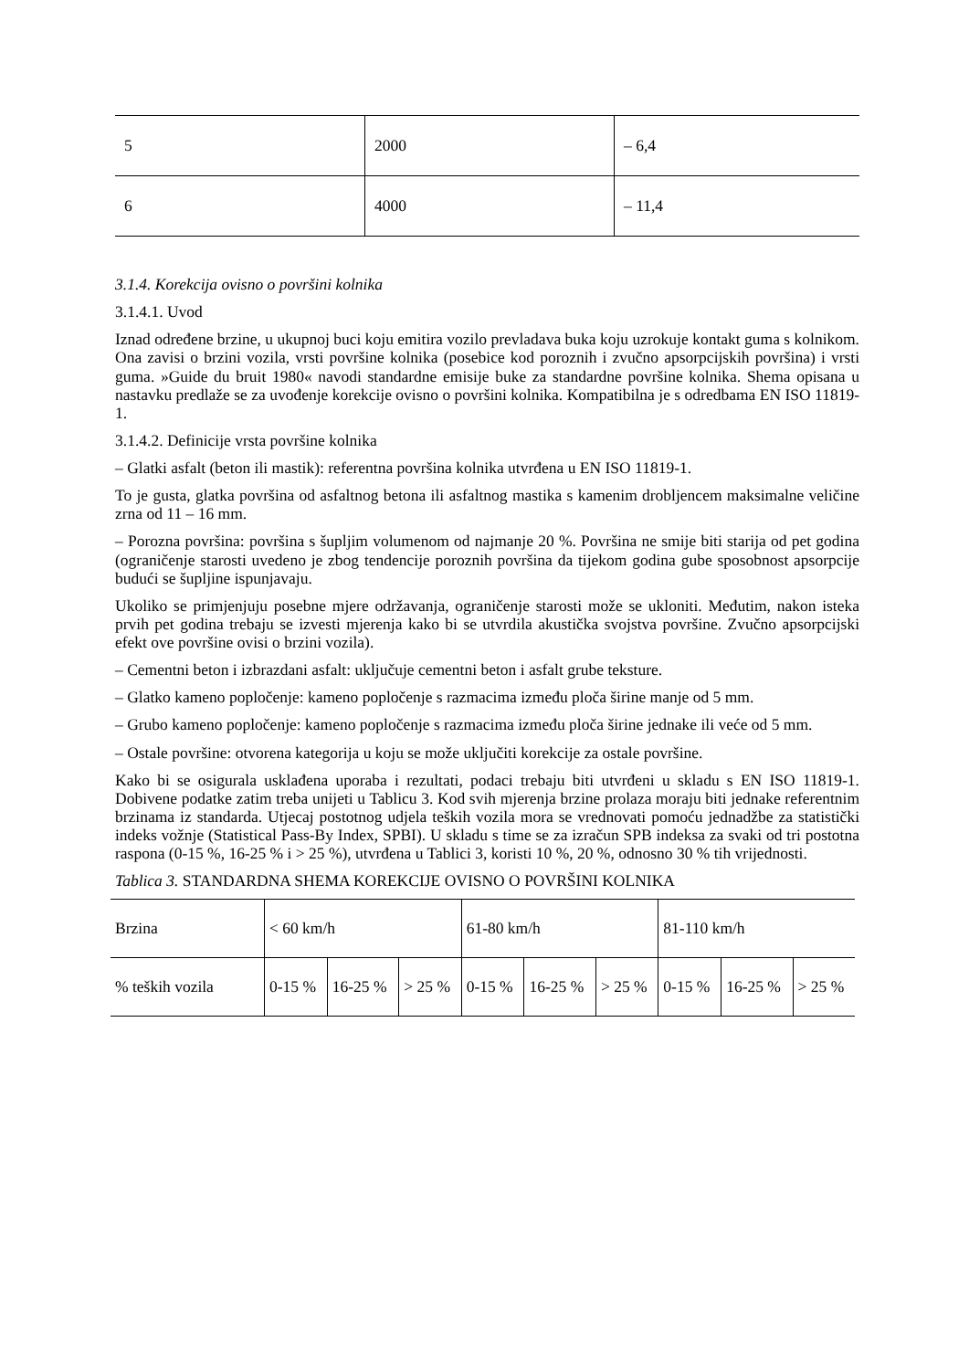| 5 | 2000 | – 6,4 |
| 6 | 4000 | – 11,4 |
3.1.4. Korekcija ovisno o površini kolnika
3.1.4.1. Uvod
Iznad određene brzine, u ukupnoj buci koju emitira vozilo prevladava buka koju uzrokuje kontakt guma s kolnikom. Ona zavisi o brzini vozila, vrsti površine kolnika (posebice kod poroznih i zvučno apsorpcijskih površina) i vrsti guma. »Guide du bruit 1980« navodi standardne emisije buke za standardne površine kolnika. Shema opisana u nastavku predlaže se za uvođenje korekcije ovisno o površini kolnika. Kompatibilna je s odredbama EN ISO 11819-1.
3.1.4.2. Definicije vrsta površine kolnika
– Glatki asfalt (beton ili mastik): referentna površina kolnika utvrđena u EN ISO 11819-1.
To je gusta, glatka površina od asfaltnog betona ili asfaltnog mastika s kamenim drobljencem maksimalne veličine zrna od 11 – 16 mm.
– Porozna površina: površina s šupljim volumenom od najmanje 20 %. Površina ne smije biti starija od pet godina (ograničenje starosti uvedeno je zbog tendencije poroznih površina da tijekom godina gube sposobnost apsorpcije budući se šupljine ispunjavaju.
Ukoliko se primjenjuju posebne mjere održavanja, ograničenje starosti može se ukloniti. Međutim, nakon isteka prvih pet godina trebaju se izvesti mjerenja kako bi se utvrdila akustička svojstva površine. Zvučno apsorpcijski efekt ove površine ovisi o brzini vozila).
– Cementni beton i izbrazdani asfalt: uključuje cementni beton i asfalt grube teksture.
– Glatko kameno popločenje: kameno popločenje s razmacima između ploča širine manje od 5 mm.
– Grubo kameno popločenje: kameno popločenje s razmacima između ploča širine jednake ili veće od 5 mm.
– Ostale površine: otvorena kategorija u koju se može uključiti korekcije za ostale površine.
Kako bi se osigurala usklađena uporaba i rezultati, podaci trebaju biti utvrđeni u skladu s EN ISO 11819-1. Dobivene podatke zatim treba unijeti u Tablicu 3. Kod svih mjerenja brzine prolaza moraju biti jednake referentnim brzinama iz standarda. Utjecaj postotnog udjela teških vozila mora se vrednovati pomoću jednadžbe za statistički indeks vožnje (Statistical Pass-By Index, SPBI). U skladu s time se za izračun SPB indeksa za svaki od tri postotna raspona (0-15 %, 16-25 % i > 25 %), utvrđena u Tablici 3, koristi 10 %, 20 %, odnosno 30 % tih vrijednosti.
Tablica 3. STANDARDNA SHEMA KOREKCIJE OVISNO O POVRŠINI KOLNIKA
| Brzina | < 60 km/h | | | 61-80 km/h | | | 81-110 km/h | | |
| % teških vozila | 0-15 % | 16-25 % | > 25 % | 0-15 % | 16-25 % | > 25 % | 0-15 % | 16-25 % | > 25 % |